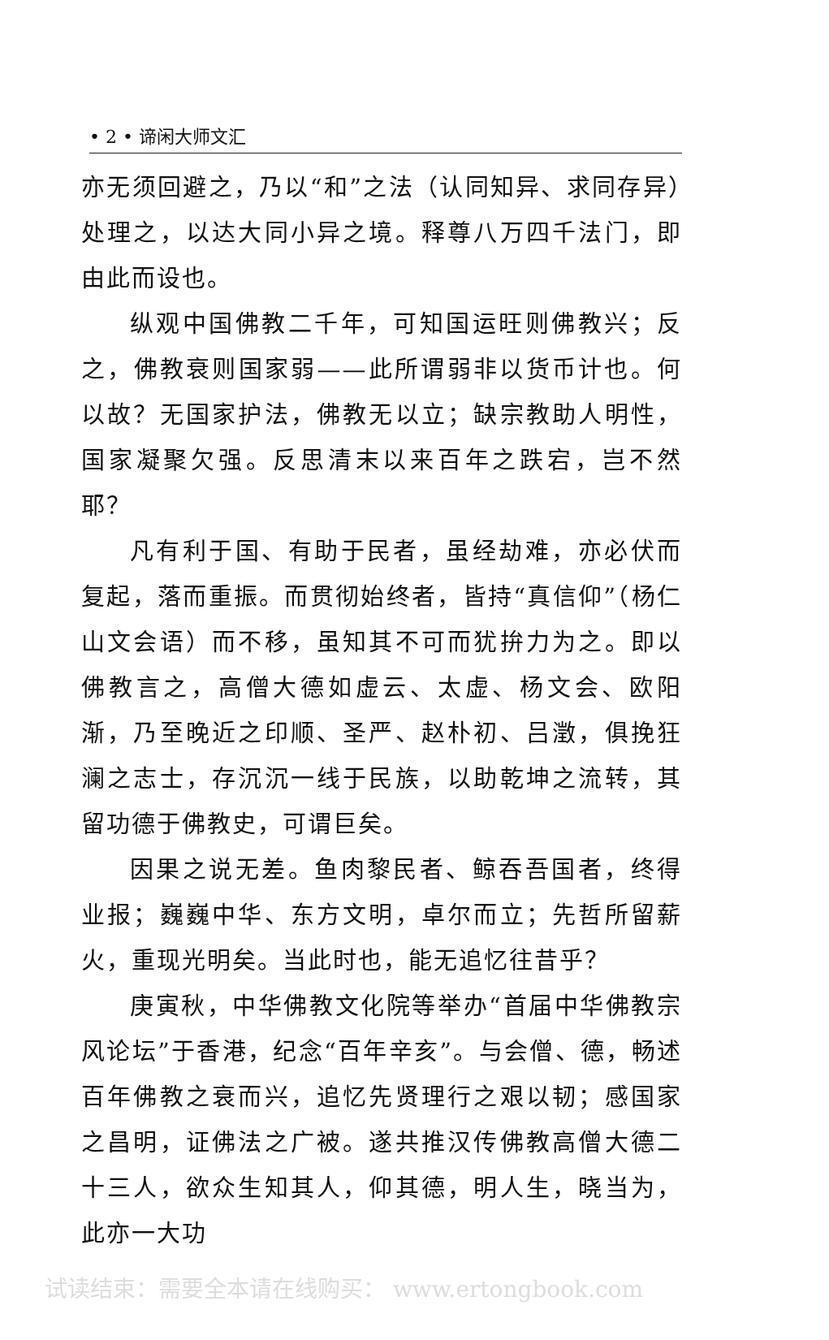• 2 • 谛闲大师文汇
亦无须回避之，乃以“和”之法（认同知异、求同存异）处理之，以达大同小异之境。释尊八万四千法门，即由此而设也。
纵观中国佛教二千年，可知国运旺则佛教兴；反之，佛教衰则国家弱——此所谓弱非以货币计也。何以故？无国家护法，佛教无以立；缺宗教助人明性，国家凝聚欠强。反思清末以来百年之跌宕，岂不然耶？
凡有利于国、有助于民者，虽经劫难，亦必伏而复起，落而重振。而贯彻始终者，皆持“真信仰”（杨仁山文会语）而不移，虽知其不可而犹拚力为之。即以佛教言之，高僧大德如虚云、太虚、杨文会、欧阳渐，乃至晚近之印顺、圣严、赵朴初、吕澂，俱挽狂澜之志士，存沉沉一线于民族，以助乾坤之流转，其留功德于佛教史，可谓巨矣。
因果之说无差。鱼肉黎民者、鲸吞吾国者，终得业报；巍巍中华、东方文明，卓尔而立；先哲所留薪火，重现光明矣。当此时也，能无追忆往昔乎？
庚寅秋，中华佛教文化院等举办“首届中华佛教宗风论坛”于香港，纪念“百年辛亥”。与会僧、德，畅述百年佛教之衰而兴，追忆先贤理行之艰以韧；感国家之昌明，证佛法之广被。遂共推汉传佛教高僧大德二十三人，欲众生知其人，仰其德，明人生，晓当为，此亦一大功
试读结束：需要全本请在线购买： www.ertongbook.com